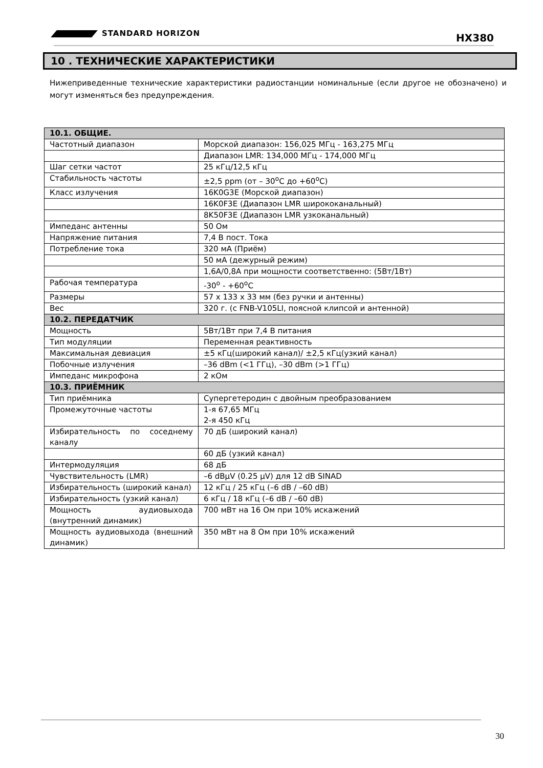STANDARD HORIZON HX380
10 . ТЕХНИЧЕСКИЕ ХАРАКТЕРИСТИКИ
Нижеприведенные технические характеристики радиостанции номинальные (если другое не обозначено) и могут изменяться без предупреждения.
| 10.1. ОБЩИЕ. | |
| --- | --- |
| Частотный диапазон | Морской диапазон: 156,025 МГц - 163,275 МГц |
| | Диапазон LMR: 134,000 МГц - 174,000 МГц |
| Шаг сетки частот | 25 кГц/12,5 кГц |
| Стабильность частоты | ±2,5 ppm (от – 30<sup>o</sup>C до +60<sup>o</sup>C) |
| Класс излучения | 16K0G3E (Морской диапазон) |
| | 16K0F3E (Диапазон LMR ширококанальный) |
| | 8K50F3E (Диапазон LMR узкоканальный) |
| Импеданс антенны | 50 Ом |
| Напряжение питания | 7,4 В пост. Тока |
| Потребление тока | 320 мА (Приём) |
| | 50 мА (дежурный режим) |
| | 1,6А/0,8А при мощности соответственно: (5Вт/1Вт) |
| Рабочая температура | -30<sup>o</sup> - +60<sup>o</sup>C |
| Размеры | 57 x 133 x 33 мм (без ручки и антенны) |
| Вес | 320 г. (с FNB-V105LI, поясной клипсой и антенной) |
| 10.2. ПЕРЕДАТЧИК | |
| Мощность | 5Вт/1Вт при 7,4 В питания |
| Тип модуляции | Переменная реактивность |
| Максимальная девиация | ±5 кГц(широкий канал)/ ±2,5 кГц(узкий канал) |
| Побочные излучения | –36 dBm (<1 ГГц), –30 dBm (>1 ГГц) |
| Импеданс микрофона | 2 кОм |
| 10.3. ПРИЁМНИК | |
| Тип приёмника | Супергетеродин с двойным преобразованием |
| Промежуточные частоты | 1-я 67,65 МГц 2-я 450 кГц |
| Избирательность по соседнему каналу | 70 дБ (широкий канал) |
| | 60 дБ (узкий канал) |
| Интермодуляция | 68 дБ |
| Чувствительность (LMR) | –6 dBμV (0.25 μV) для 12 dB SINAD |
| Избирательность (широкий канал) | 12 кГц / 25 кГц (–6 dB / –60 dB) |
| Избирательность (узкий канал) | 6 кГц / 18 кГц (–6 dB / –60 dB) |
| Мощность аудиовыхода (внутренний динамик) | 700 мВт на 16 Ом при 10% искажений |
| Мощность аудиовыхода (внешний динамик) | 350 мВт на 8 Ом при 10% искажений |
30